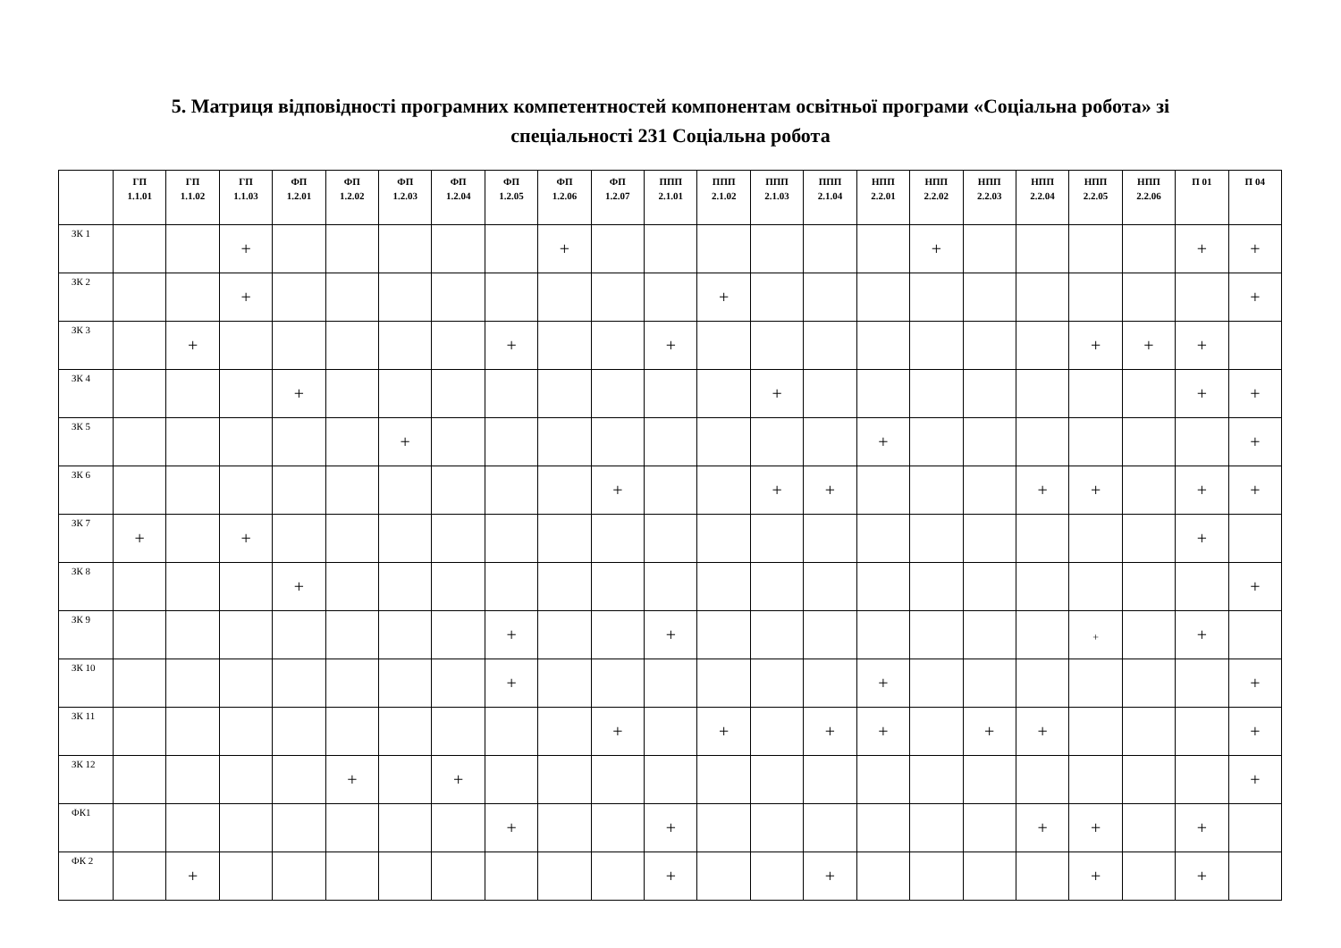5. Матриця відповідності програмних компетентностей компонентам освітньої програми «Соціальна робота» зі
спеціальності 231 Соціальна робота
| | ГП 1.1.01 | ГП 1.1.02 | ГП 1.1.03 | ФП 1.2.01 | ФП 1.2.02 | ФП 1.2.03 | ФП 1.2.04 | ФП 1.2.05 | ФП 1.2.06 | ФП 1.2.07 | ППП 2.1.01 | ППП 2.1.02 | ППП 2.1.03 | ППП 2.1.04 | НПП 2.2.01 | НПП 2.2.02 | НПП 2.2.03 | НПП 2.2.04 | НПП 2.2.05 | НПП 2.2.06 | П 01 | П 04 |
| --- | --- | --- | --- | --- | --- | --- | --- | --- | --- | --- | --- | --- | --- | --- | --- | --- | --- | --- | --- | --- | --- | --- |
| ЗК 1 | | | + | | | | | | + | | | | | | | + | | | | | + | + |
| ЗК 2 | | | + | | | | | | | | | + | | | | | | | | | | + |
| ЗК 3 | | + | | | | | | + | | | + | | | | | | | | + | + | + | |
| ЗК 4 | | | | + | | | | | | | | | + | | | | | | | | + | + |
| ЗК 5 | | | | | | + | | | | | | | | | + | | | | | | | + |
| ЗК 6 | | | | | | | | | | + | | | + | + | | | | + | + | | + | + |
| ЗК 7 | + | | + | | | | | | | | | | | | | | | | | | + | |
| ЗК 8 | | | | + | | | | | | | | | | | | | | | | | | + |
| ЗК 9 | | | | | | | | + | | | + | | | | | | | | + | | + | |
| ЗК 10 | | | | | | | | + | | | | | | | + | | | | | | | + |
| ЗК 11 | | | | | | | | | | + | | + | | + | + | | + | + | | | | + |
| ЗК 12 | | | | | + | | + | | | | | | | | | | | | | | | + |
| ФК1 | | | | | | | | + | | | + | | | | | | | + | + | | + | |
| ФК 2 | | + | | | | | | | | | + | | | + | | | | | + | | + | |